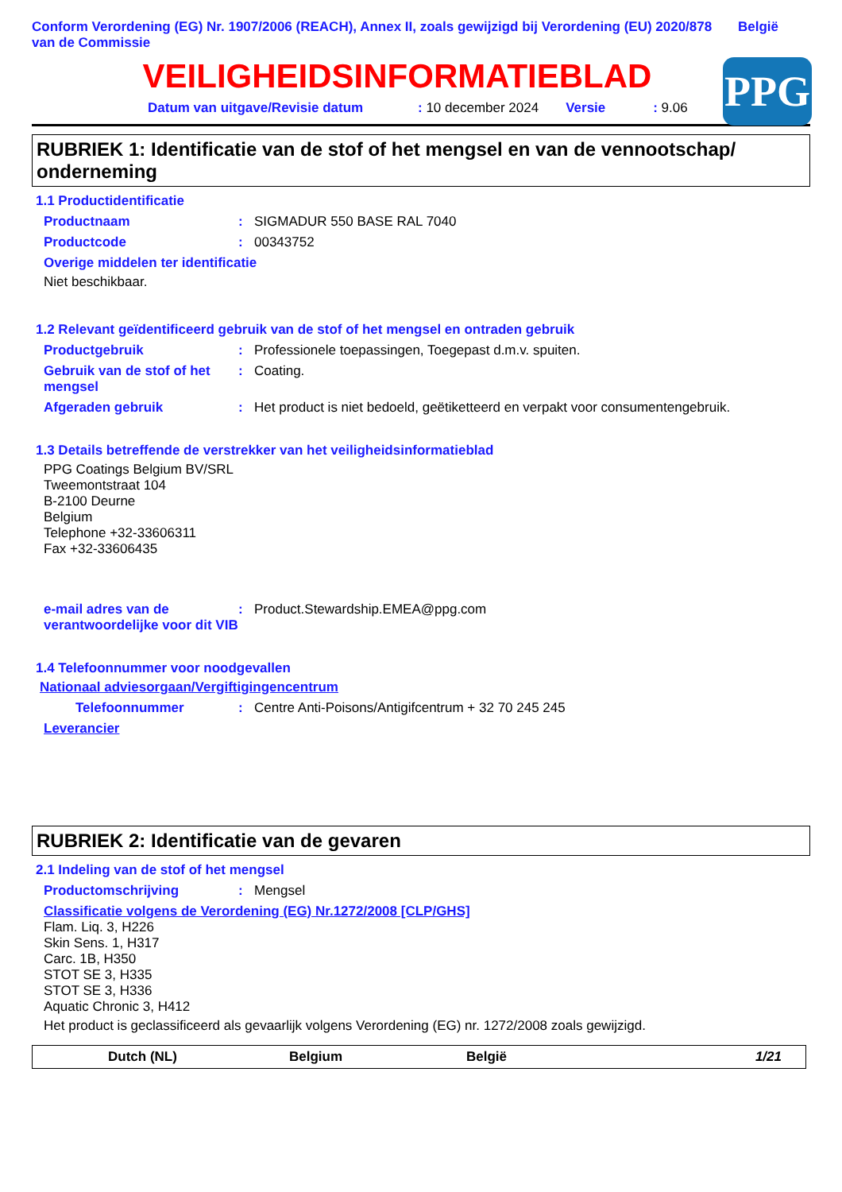Conform Verordening (EG) Nr. 1907/2006 (REACH), Annex II, zoals gewijzigd bij Verordening (EU) 2020/878 van de Commissie
België
VEILIGHEIDSINFORMATIEBLAD
PPG
Datum van uitgave/Revisie datum: 10 december 2024 Versie: 9.06
RUBRIEK 1: Identificatie van de stof of het mengsel en van de vennootschap/ onderneming
1.1 Productidentificatie
Productnaam: SIGMADUR 550 BASE RAL 7040
Productcode: 00343752
Overige middelen ter identificatie
Niet beschikbaar.
1.2 Relevant geïdentificeerd gebruik van de stof of het mengsel en ontraden gebruik
Productgebruik: Professionele toepassingen, Toegepast d.m.v. spuiten.
Gebruik van de stof of het mengsel: Coating.
Afgeraden gebruik: Het product is niet bedoeld, geëtiketteerd en verpakt voor consumentengebruik.
1.3 Details betreffende de verstrekker van het veiligheidsinformatieblad
PPG Coatings Belgium BV/SRL
Tweemontstraat 104
B-2100 Deurne
Belgium
Telephone +32-33606311
Fax +32-33606435
e-mail adres van de verantwoordelijke voor dit VIB: Product.Stewardship.EMEA@ppg.com
1.4 Telefoonnummer voor noodgevallen
Nationaal adviesorgaan/Vergiftigingencentrum
Telefoonnummer: Centre Anti-Poisons/Antigifcentrum + 32 70 245 245
Leverancier
RUBRIEK 2: Identificatie van de gevaren
2.1 Indeling van de stof of het mengsel
Productomschrijving: Mengsel
Classificatie volgens de Verordening (EG) Nr.1272/2008 [CLP/GHS]
Flam. Liq. 3, H226
Skin Sens. 1, H317
Carc. 1B, H350
STOT SE 3, H335
STOT SE 3, H336
Aquatic Chronic 3, H412
Het product is geclassificeerd als gevaarlijk volgens Verordening (EG) nr. 1272/2008 zoals gewijzigd.
Dutch (NL) Belgium België 1/21